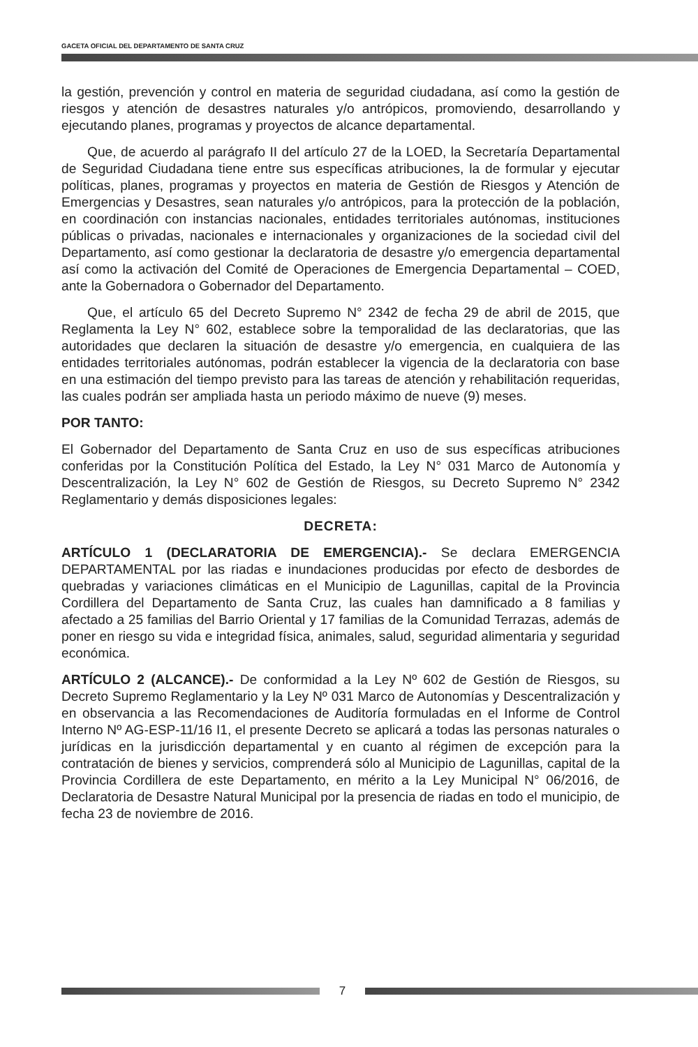GACETA OFICIAL DEL DEPARTAMENTO DE SANTA CRUZ
la gestión, prevención y control en materia de seguridad ciudadana, así como la gestión de riesgos y atención de desastres naturales y/o antrópicos, promoviendo, desarrollando y ejecutando planes, programas y proyectos de alcance departamental.
Que, de acuerdo al parágrafo II del artículo 27 de la LOED, la Secretaría Departamental de Seguridad Ciudadana tiene entre sus específicas atribuciones, la de formular y ejecutar políticas, planes, programas y proyectos en materia de Gestión de Riesgos y Atención de Emergencias y Desastres, sean naturales y/o antrópicos, para la protección de la población, en coordinación con instancias nacionales, entidades territoriales autónomas, instituciones públicas o privadas, nacionales e internacionales y organizaciones de la sociedad civil del Departamento, así como gestionar la declaratoria de desastre y/o emergencia departamental así como la activación del Comité de Operaciones de Emergencia Departamental – COED, ante la Gobernadora o Gobernador del Departamento.
Que, el artículo 65 del Decreto Supremo N° 2342 de fecha 29 de abril de 2015, que Reglamenta la Ley N° 602, establece sobre la temporalidad de las declaratorias, que las autoridades que declaren la situación de desastre y/o emergencia, en cualquiera de las entidades territoriales autónomas, podrán establecer la vigencia de la declaratoria con base en una estimación del tiempo previsto para las tareas de atención y rehabilitación requeridas, las cuales podrán ser ampliada hasta un periodo máximo de nueve (9) meses.
POR TANTO:
El Gobernador del Departamento de Santa Cruz en uso de sus específicas atribuciones conferidas por la Constitución Política del Estado, la Ley N° 031 Marco de Autonomía y Descentralización, la Ley N° 602 de Gestión de Riesgos, su Decreto Supremo N° 2342 Reglamentario y demás disposiciones legales:
DECRETA:
ARTÍCULO 1 (DECLARATORIA DE EMERGENCIA).- Se declara EMERGENCIA DEPARTAMENTAL por las riadas e inundaciones producidas por efecto de desbordes de quebradas y variaciones climáticas en el Municipio de Lagunillas, capital de la Provincia Cordillera del Departamento de Santa Cruz, las cuales han damnificado a 8 familias y afectado a 25 familias del Barrio Oriental y 17 familias de la Comunidad Terrazas, además de poner en riesgo su vida e integridad física, animales, salud, seguridad alimentaria y seguridad económica.
ARTÍCULO 2 (ALCANCE).- De conformidad a la Ley Nº 602 de Gestión de Riesgos, su Decreto Supremo Reglamentario y la Ley Nº 031 Marco de Autonomías y Descentralización y en observancia a las Recomendaciones de Auditoría formuladas en el Informe de Control Interno Nº AG-ESP-11/16 I1, el presente Decreto se aplicará a todas las personas naturales o jurídicas en la jurisdicción departamental y en cuanto al régimen de excepción para la contratación de bienes y servicios, comprenderá sólo al Municipio de Lagunillas, capital de la Provincia Cordillera de este Departamento, en mérito a la Ley Municipal N° 06/2016, de Declaratoria de Desastre Natural Municipal por la presencia de riadas en todo el municipio, de fecha 23 de noviembre de 2016.
7